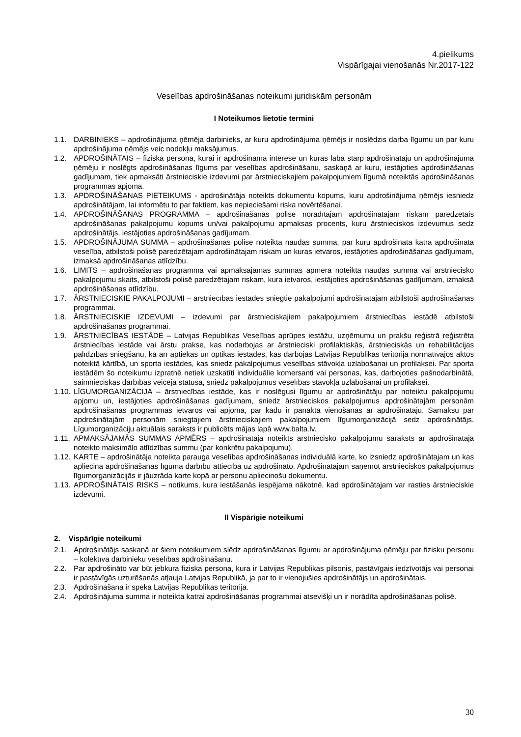4.pielikums
Vispārīgajai vienošanās Nr.2017-122
Veselības apdrošināšanas noteikumi juridiskām personām
I Noteikumos lietotie termini
1.1. DARBINIEKS – apdrošinājuma ņēmēja darbinieks, ar kuru apdrošinājuma ņēmējs ir noslēdzis darba līgumu un par kuru apdrošinājuma ņēmējs veic nodokļu maksājumus.
1.2. APDROŠINĀTAIS – fiziska persona, kurai ir apdrošināmā interese un kuras labā starp apdrošinātāju un apdrošinājuma ņēmēju ir noslēgts apdrošināšanas līgums par veselības apdrošināšanu, saskaņā ar kuru, iestājoties apdrošināšanas gadījumam, tiek apmaksāti ārstnieciskie izdevumi par ārstnieciskajiem pakalpojumiem līgumā noteiktās apdrošināšanas programmas apjomā.
1.3. APDROŠINĀŠANAS PIETEIKUMS - apdrošinātāja noteikts dokumentu kopums, kuru apdrošinājuma ņēmējs iesniedz apdrošinātājam, lai informētu to par faktiem, kas nepieciešami riska novērtēšanai.
1.4. APDROŠINĀŠANAS PROGRAMMA – apdrošināšanas polisē norādītajam apdrošinātajam riskam paredzētais apdrošināšanas pakalpojumu kopums un/vai pakalpojumu apmaksas procents, kuru ārstnieciskos izdevumus sedz apdrošinātājs, iestājoties apdrošināšanas gadījumam.
1.5. APDROŠINĀJUMA SUMMA – apdrošināšanas polisē noteikta naudas summa, par kuru apdrošināta katra apdrošinātā veselība, atbilstoši polisē paredzētajam apdrošinātajam riskam un kuras ietvaros, iestājoties apdrošināšanas gadījumam, izmaksā apdrošināšanas atlīdzību.
1.6. LIMITS – apdrošināšanas programmā vai apmaksājamās summas apmērā noteikta naudas summa vai ārstniecisko pakalpojumu skaits, atbilstoši polisē paredzētajam riskam, kura ietvaros, iestājoties apdrošināšanas gadījumam, izmaksā apdrošināšanas atlīdzību.
1.7. ĀRSTNIECISKIE PAKALPOJUMI – ārstniecības iestādes sniegtie pakalpojumi apdrošinātajam atbilstoši apdrošināšanas programmai.
1.8. ĀRSTNIECISKIE IZDEVUMI – izdevumi par ārstnieciskajiem pakalpojumiem ārstniecības iestādē atbilstoši apdrošināšanas programmai.
1.9. ĀRSTNIECĪBAS IESTĀDE – Latvijas Republikas Veselības aprūpes iestāžu, uzņēmumu un prakšu reģistrā reģistrēta ārstniecības iestāde vai ārstu prakse, kas nodarbojas ar ārstnieciski profilaktiskās, ārstnieciskās un rehabilitācijas palīdzības sniegšanu, kā arī aptiekas un optikas iestādes, kas darbojas Latvijas Republikas teritorijā normatīvajos aktos noteiktā kārtībā, un sporta iestādes, kas sniedz pakalpojumus veselības stāvokļa uzlabošanai un profilaksei. Par sporta iestādēm šo noteikumu izpratnē netiek uzskatīti individuālie komersanti vai personas, kas, darbojoties pašnodarbinātā, saimnieciskās darbības veicēja statusā, sniedz pakalpojumus veselības stāvokļa uzlabošanai un profilaksei.
1.10. LĪGUMORGANIZĀCIJA – ārstniecības iestāde, kas ir noslēgusi līgumu ar apdrošinātāju par noteiktu pakalpojumu apjomu un, iestājoties apdrošināšanas gadījumam, sniedz ārstnieciskos pakalpojumus apdrošinātajām personām apdrošināšanas programmas ietvaros vai apjomā, par kādu ir panākta vienošanās ar apdrošinātāju. Samaksu par apdrošinātajām personām sniegtajiem ārstnieciskajiem pakalpojumiem līgumorganizācijā sedz apdrošinātājs. Līgumorganizāciju aktuālais saraksts ir publicēts mājas lapā www.balta.lv.
1.11. APMAKSĀJAMĀS SUMMAS APMĒRS – apdrošinātāja noteikts ārstniecisko pakalpojumu saraksts ar apdrošinātāja noteikto maksimālo atlīdzības summu (par konkrētu pakalpojumu).
1.12. KARTE – apdrošinātāja noteikta parauga veselības apdrošināšanas individuālā karte, ko izsniedz apdrošinātajam un kas apliecina apdrošināšanas līguma darbību attiecībā uz apdrošināto. Apdrošinātajam saņemot ārstnieciskos pakalpojumus līgumorganizācijās ir jāuzrāda karte kopā ar personu apliecinošu dokumentu.
1.13. APDROŠINĀTAIS RISKS – notikums, kura iestāšanās iespējama nākotnē, kad apdrošinātajam var rasties ārstnieciskie izdevumi.
II Vispārīgie noteikumi
2. Vispārīgie noteikumi
2.1. Apdrošinātājs saskaņā ar šiem noteikumiem slēdz apdrošināšanas līgumu ar apdrošinājuma ņēmēju par fizisku personu – kolektīva darbinieku veselības apdrošināšanu.
2.2. Par apdrošināto var būt jebkura fiziska persona, kura ir Latvijas Republikas pilsonis, pastāvīgais iedzīvotājs vai personai ir pastāvīgās uzturēšanās atļauja Latvijas Republikā, ja par to ir vienojušies apdrošinātājs un apdrošinātais.
2.3. Apdrošināšana ir spēkā Latvijas Republikas teritorijā.
2.4. Apdrošinājuma summa ir noteikta katrai apdrošināšanas programmai atsevišķi un ir norādīta apdrošināšanas polisē.
30